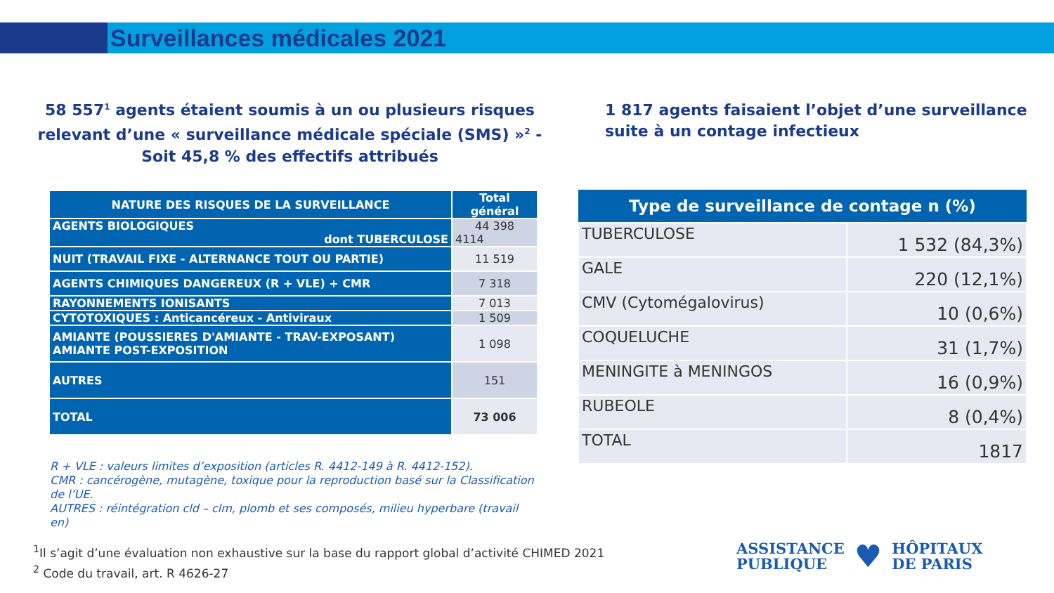Surveillances médicales 2021
58 557<sup>1</sup> agents étaient soumis à un ou plusieurs risques relevant d’une « surveillance médicale spéciale (SMS) »<sup>2</sup> - Soit 45,8 % des effectifs attribués
1 817 agents faisaient l’objet d’une surveillance suite à un contage infectieux
| NATURE DES RISQUES DE LA SURVEILLANCE | Total général |
| --- | --- |
| AGENTS BIOLOGIQUES dont TUBERCULOSE | 44 398 4114 |
| NUIT (TRAVAIL FIXE - ALTERNANCE TOUT OU PARTIE) | 11 519 |
| AGENTS CHIMIQUES DANGEREUX (R + VLE) + CMR | 7 318 |
| RAYONNEMENTS IONISANTS | 7 013 |
| CYTOTOXIQUES : Anticancéreux - Antiviraux | 1 509 |
| AMIANTE (POUSSIERES D'AMIANTE - TRAV-EXPOSANT) AMIANTE POST-EXPOSITION | 1 098 |
| AUTRES | 151 |
| TOTAL | 73 006 |
| Type de surveillance de contage n (%) | |
| --- | --- |
| TUBERCULOSE | 1 532 (84,3%) |
| GALE | 220 (12,1%) |
| CMV (Cytomégalovirus) | 10 (0,6%) |
| COQUELUCHE | 31 (1,7%) |
| MENINGITE à MENINGOS | 16 (0,9%) |
| RUBEOLE | 8 (0,4%) |
| TOTAL | 1817 |
R + VLE : valeurs limites d’exposition (articles R. 4412-149 à R. 4412-152).
CMR : cancérogène, mutagène, toxique pour la reproduction basé sur la Classification de l’UE.
AUTRES : réintégration cld – clm, plomb et ses composés, milieu hyperbare (travail en)
<sup>1</sup> Il s’agit d’une évaluation non exhaustive sur la base du rapport global d’activité CHIMED 2021
<sup>2</sup> Code du travail, art. R 4626-27
ASSISTANCE
PUBLIQUE
♥
HÔPITAUX
DE PARIS